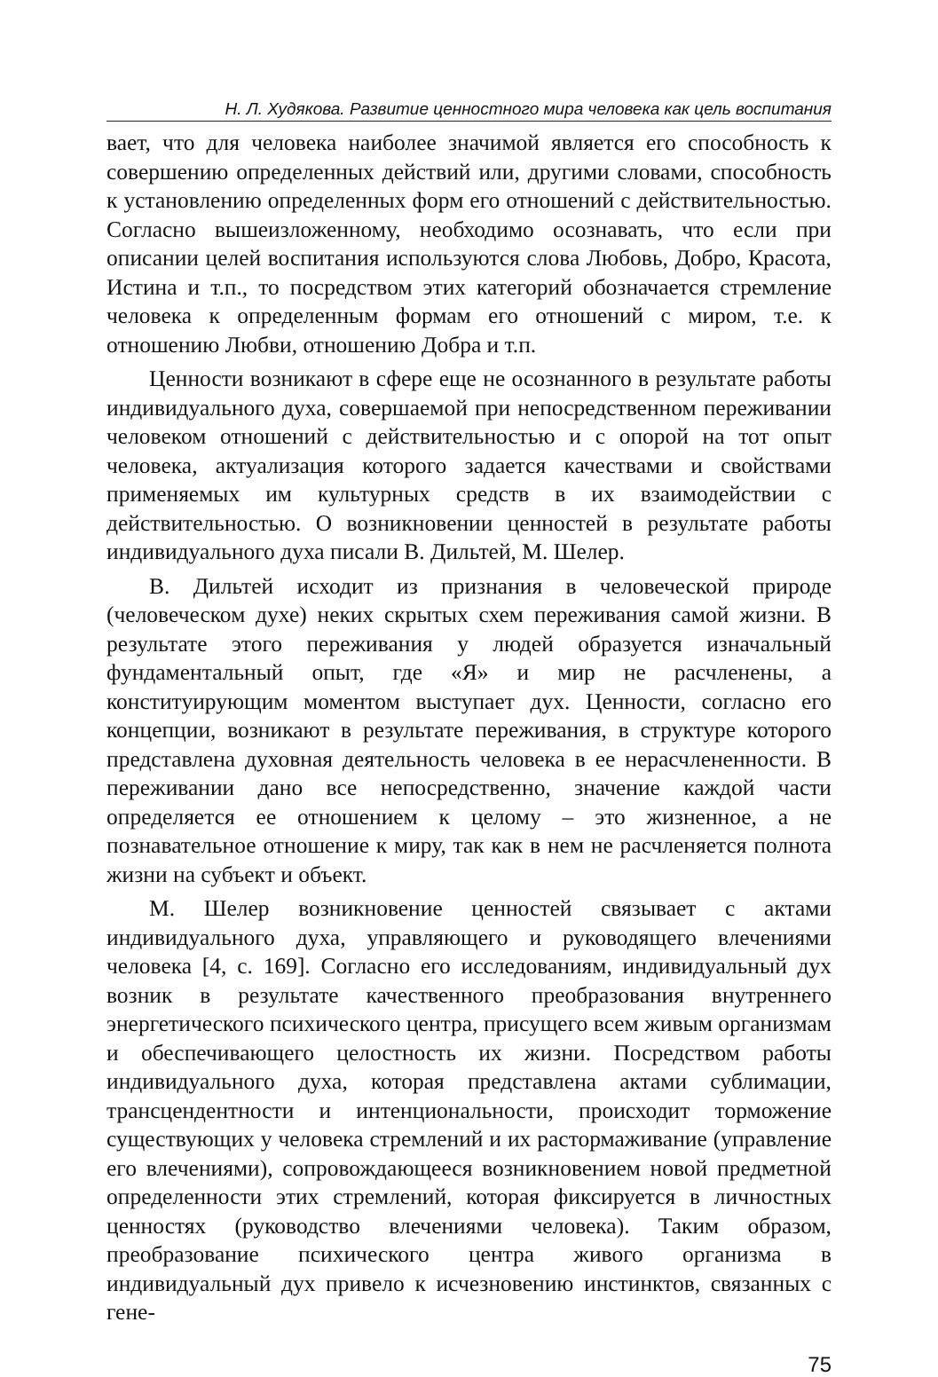Н. Л. Худякова. Развитие ценностного мира человека как цель воспитания
вает, что для человека наиболее значимой является его способность к совершению определенных действий или, другими словами, способность к установлению определенных форм его отношений с действительностью. Согласно вышеизложенному, необходимо осознавать, что если при описании целей воспитания используются слова Любовь, Добро, Красота, Истина и т.п., то посредством этих категорий обозначается стремление человека к определенным формам его отношений с миром, т.е. к отношению Любви, отношению Добра и т.п.
Ценности возникают в сфере еще не осознанного в результате работы индивидуального духа, совершаемой при непосредственном переживании человеком отношений с действительностью и с опорой на тот опыт человека, актуализация которого задается качествами и свойствами применяемых им культурных средств в их взаимодействии с действительностью. О возникновении ценностей в результате работы индивидуального духа писали В. Дильтей, М. Шелер.
В. Дильтей исходит из признания в человеческой природе (человеческом духе) неких скрытых схем переживания самой жизни. В результате этого переживания у людей образуется изначальный фундаментальный опыт, где «Я» и мир не расчленены, а конституирующим моментом выступает дух. Ценности, согласно его концепции, возникают в результате переживания, в структуре которого представлена духовная деятельность человека в ее нерасчлененности. В переживании дано все непосредственно, значение каждой части определяется ее отношением к целому – это жизненное, а не познавательное отношение к миру, так как в нем не расчленяется полнота жизни на субъект и объект.
М. Шелер возникновение ценностей связывает с актами индивидуального духа, управляющего и руководящего влечениями человека [4, с. 169]. Согласно его исследованиям, индивидуальный дух возник в результате качественного преобразования внутреннего энергетического психического центра, присущего всем живым организмам и обеспечивающего целостность их жизни. Посредством работы индивидуального духа, которая представлена актами сублимации, трансцендентности и интенциональности, происходит торможение существующих у человека стремлений и их растормаживание (управление его влечениями), сопровождающееся возникновением новой предметной определенности этих стремлений, которая фиксируется в личностных ценностях (руководство влечениями человека). Таким образом, преобразование психического центра живого организма в индивидуальный дух привело к исчезновению инстинктов, связанных с гене-
75